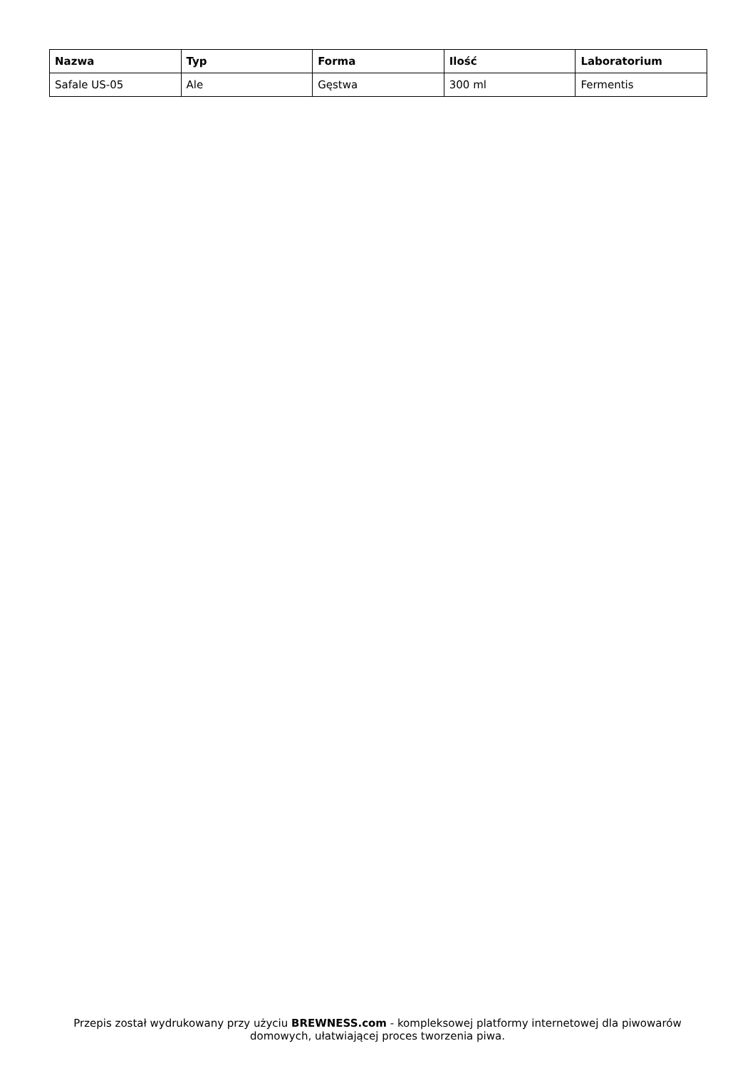| Nazwa | Typ | Forma | Ilość | Laboratorium |
| --- | --- | --- | --- | --- |
| Safale US-05 | Ale | Gęstwa | 300 ml | Fermentis |
Przepis został wydrukowany przy użyciu BREWNESS.com - kompleksowej platformy internetowej dla piwowarów domowych, ułatwiającej proces tworzenia piwa.